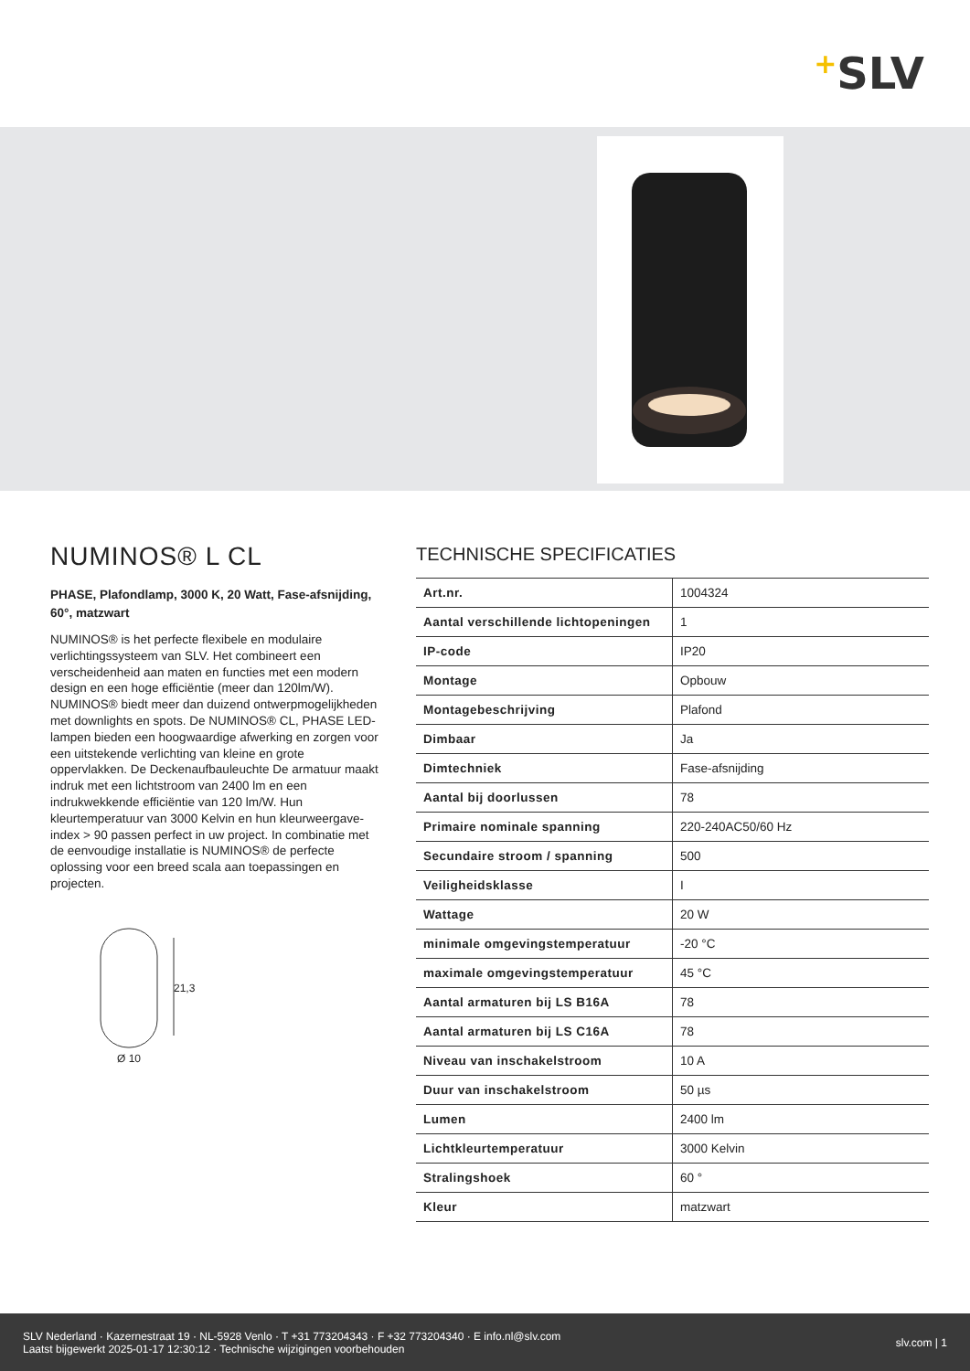+SLV
NUMINOS® L CL
PHASE, Plafondlamp, 3000 K, 20 Watt, Fase-afsnijding, 60°, matzwart
NUMINOS® is het perfecte flexibele en modulaire verlichtingssysteem van SLV. Het combineert een verscheidenheid aan maten en functies met een modern design en een hoge efficiëntie (meer dan 120lm/W). NUMINOS® biedt meer dan duizend ontwerpmogelijkheden met downlights en spots. De NUMINOS® CL, PHASE LED-lampen bieden een hoogwaardige afwerking en zorgen voor een uitstekende verlichting van kleine en grote oppervlakken. De Deckenaufbauleuchte De armatuur maakt indruk met een lichtstroom van 2400 lm en een indrukwekkende efficiëntie van 120 lm/W. Hun kleurtemperatuur van 3000 Kelvin en hun kleurweergave-index > 90 passen perfect in uw project. In combinatie met de eenvoudige installatie is NUMINOS® de perfecte oplossing voor een breed scala aan toepassingen en projecten.
21,3
Ø 10
TECHNISCHE SPECIFICATIES
| Art.nr. | 1004324 |
| Aantal verschillende lichtopeningen | 1 |
| IP-code | IP20 |
| Montage | Opbouw |
| Montagebeschrijving | Plafond |
| Dimbaar | Ja |
| Dimtechniek | Fase-afsnijding |
| Aantal bij doorlussen | 78 |
| Primaire nominale spanning | 220-240AC50/60 Hz |
| Secundaire stroom / spanning | 500 |
| Veiligheidsklasse | I |
| Wattage | 20 W |
| minimale omgevingstemperatuur | -20 °C |
| maximale omgevingstemperatuur | 45 °C |
| Aantal armaturen bij LS B16A | 78 |
| Aantal armaturen bij LS C16A | 78 |
| Niveau van inschakelstroom | 10 A |
| Duur van inschakelstroom | 50 µs |
| Lumen | 2400 lm |
| Lichtkleurtemperatuur | 3000 Kelvin |
| Stralingshoek | 60 ° |
| Kleur | matzwart |
SLV Nederland · Kazernestraat 19 · NL-5928 Venlo · T +31 773204343 · F +32 773204340 · E info.nl@slv.com
Laatst bijgewerkt 2025-01-17 12:30:12 · Technische wijzigingen voorbehouden
slv.com | 1